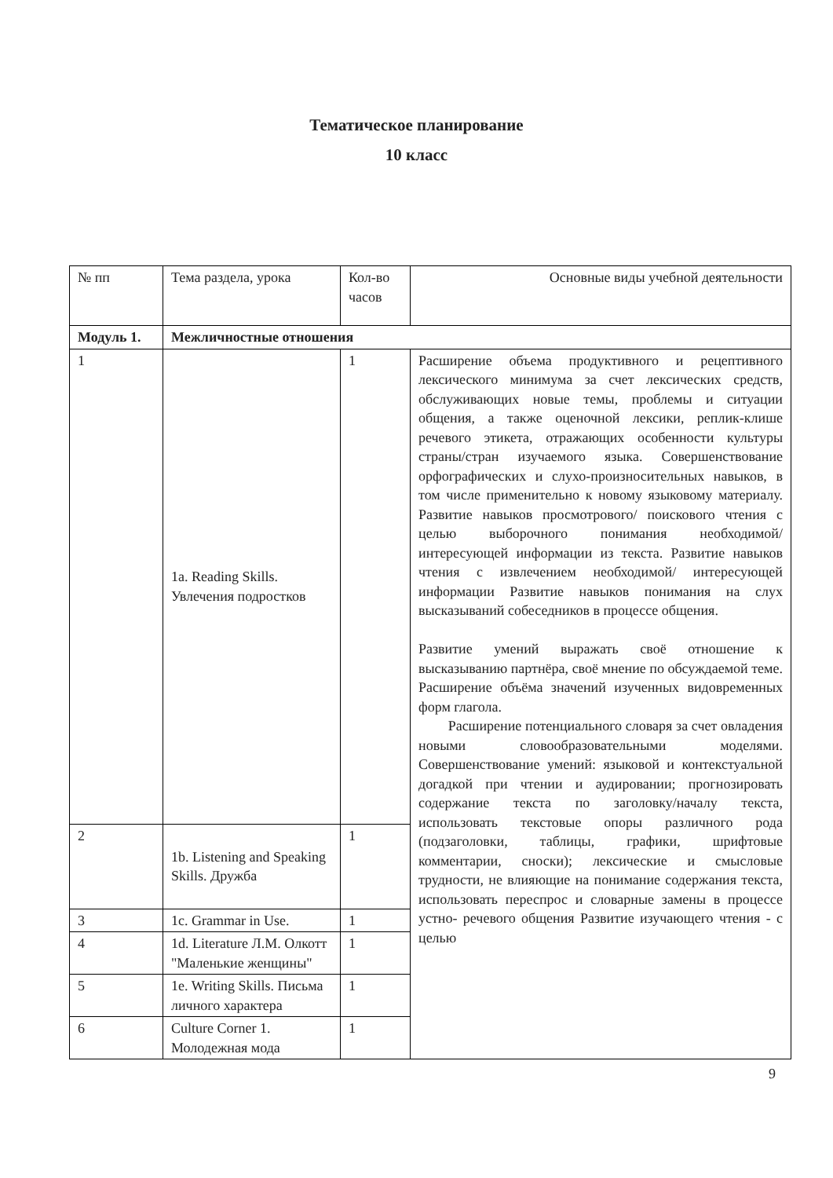Тематическое планирование
10 класс
| № пп | Тема раздела, урока | Кол-во часов | Основные виды учебной деятельности |
| Модуль 1. | Межличностные отношения | | |
| 1 | 1a. Reading Skills. Увлечения подростков | 1 | Расширение объема продуктивного и рецептивного лексического минимума за счет лексических средств, обслуживающих новые темы, проблемы и ситуации общения, а также оценочной лексики, реплик-клише речевого этикета, отражающих особенности культуры страны/стран изучаемого языка. Совершенствование орфографических и слухо-произносительных навыков, в том числе применительно к новому языковому материалу. Развитие навыков просмотрового/ поискового чтения с целью выборочного понимания необходимой/интересующей информации из текста. Развитие навыков чтения с извлечением необходимой/ интересующей информации Развитие навыков понимания на слух высказываний собеседников в процессе общения. Развитие умений выражать своё отношение к высказыванию партнёра, своё мнение по обсуждаемой теме. Расширение объёма значений изученных видовременных форм глагола. Расширение потенциального словаря за счет овладения новыми словообразовательными моделями. Совершенствование умений: языковой и контекстуальной догадкой при чтении и аудировании; прогнозировать содержание текста по заголовку/началу текста, использовать текстовые опоры различного рода (подзаголовки, таблицы, графики, шрифтовые комментарии, сноски); лексические и смысловые трудности, не влияющие на понимание содержания текста, использовать переспрос и словарные замены в процессе устно- речевого общения Развитие изучающего чтения - с целью |
| 2 | 1b. Listening and Speaking Skills. Дружба | 1 | |
| 3 | 1c. Grammar in Use. | 1 | |
| 4 | 1d. Literature Л.М. Олкотт "Маленькие женщины" | 1 | |
| 5 | 1e. Writing Skills. Письма личного характера | 1 | |
| 6 | Culture Corner 1. Молодежная мода | 1 | |
9